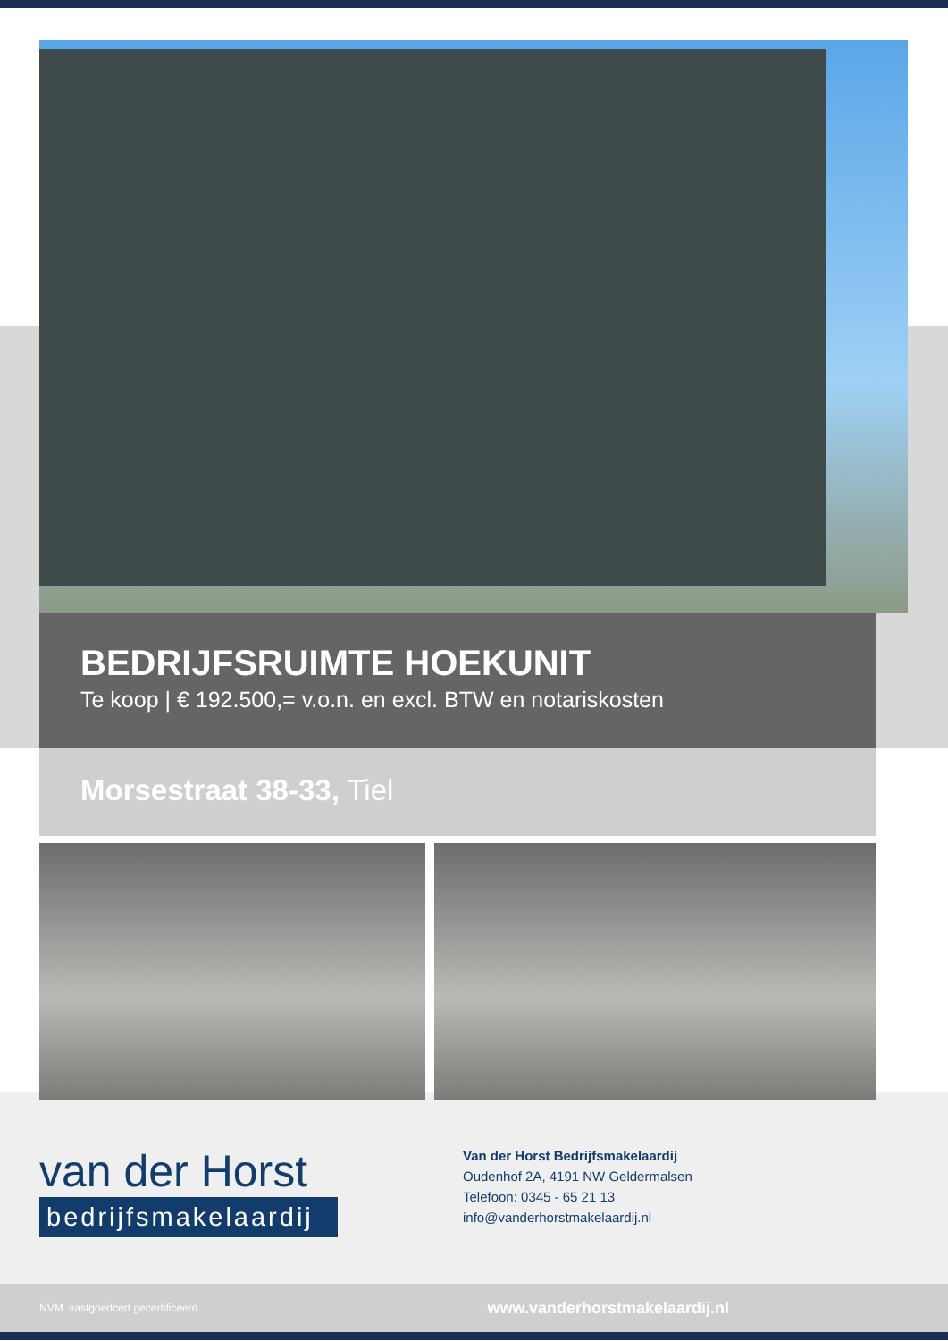BEDRIJFSRUIMTE HOEKUNIT
Te koop | € 192.500,= v.o.n. en excl. BTW en notariskosten
Morsestraat 38-33, Tiel
van der Horst
bedrijfsmakelaardij
Van der Horst Bedrijfsmakelaardij
Oudenhof 2A, 4191 NW Geldermalsen
Telefoon: 0345 - 65 21 13
info@vanderhorstmakelaardij.nl
NVM vastgoedcert gecertificeerd www.vanderhorstmakelaardij.nl